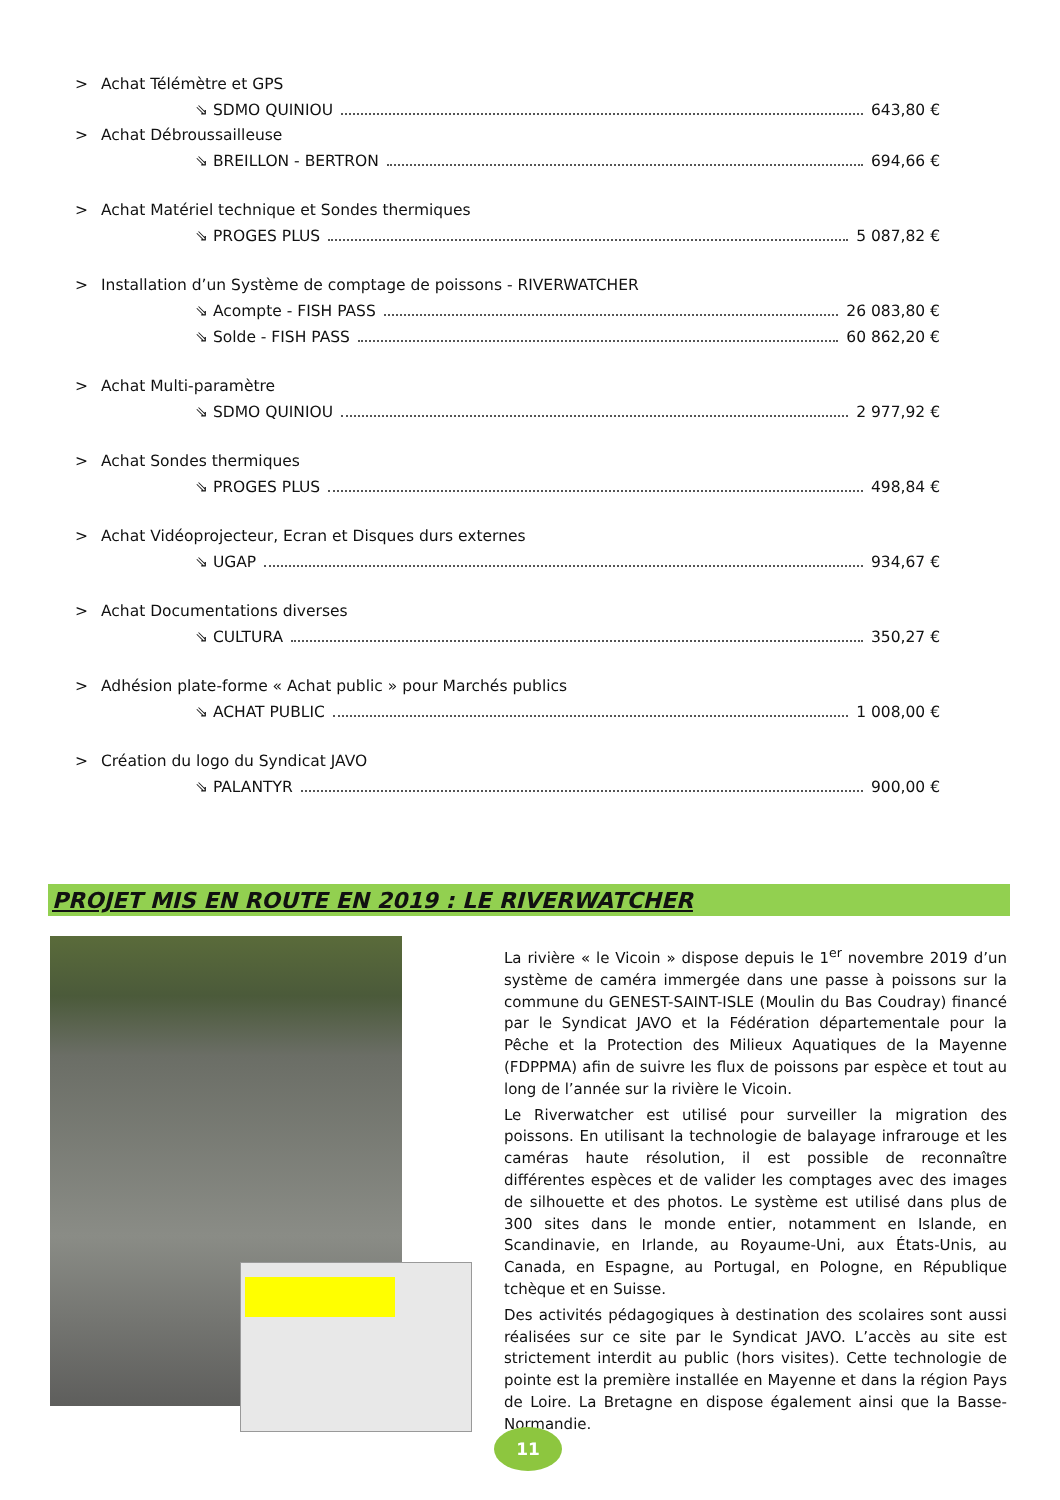> Achat Télémètre et GPS
⇘ SDMO QUINIOU 643,80 €
> Achat Débroussailleuse
⇘ BREILLON - BERTRON 694,66 €
> Achat Matériel technique et Sondes thermiques
⇘ PROGES PLUS 5 087,82 €
> Installation d’un Système de comptage de poissons - RIVERWATCHER
⇘ Acompte - FISH PASS 26 083,80 €
⇘ Solde - FISH PASS 60 862,20 €
> Achat Multi-paramètre
⇘ SDMO QUINIOU 2 977,92 €
> Achat Sondes thermiques
⇘ PROGES PLUS 498,84 €
> Achat Vidéoprojecteur, Ecran et Disques durs externes
⇘ UGAP 934,67 €
> Achat Documentations diverses
⇘ CULTURA 350,27 €
> Adhésion plate-forme « Achat public » pour Marchés publics
⇘ ACHAT PUBLIC 1 008,00 €
> Création du logo du Syndicat JAVO
⇘ PALANTYR 900,00 €
PROJET MIS EN ROUTE EN 2019 : LE RIVERWATCHER
La rivière « le Vicoin » dispose depuis le 1<sup>er</sup> novembre 2019 d’un système de caméra immergée dans une passe à poissons sur la commune du GENEST-SAINT-ISLE (Moulin du Bas Coudray) financé par le Syndicat JAVO et la Fédération départementale pour la Pêche et la Protection des Milieux Aquatiques de la Mayenne (FDPPMA) afin de suivre les flux de poissons par espèce et tout au long de l’année sur la rivière le Vicoin.
Le Riverwatcher est utilisé pour surveiller la migration des poissons. En utilisant la technologie de balayage infrarouge et les caméras haute résolution, il est possible de reconnaître différentes espèces et de valider les comptages avec des images de silhouette et des photos. Le système est utilisé dans plus de 300 sites dans le monde entier, notamment en Islande, en Scandinavie, en Irlande, au Royaume-Uni, aux États-Unis, au Canada, en Espagne, au Portugal, en Pologne, en République tchèque et en Suisse.
Des activités pédagogiques à destination des scolaires sont aussi réalisées sur ce site par le Syndicat JAVO. L’accès au site est strictement interdit au public (hors visites). Cette technologie de pointe est la première installée en Mayenne et dans la région Pays de Loire. La Bretagne en dispose également ainsi que la Basse-Normandie.
11